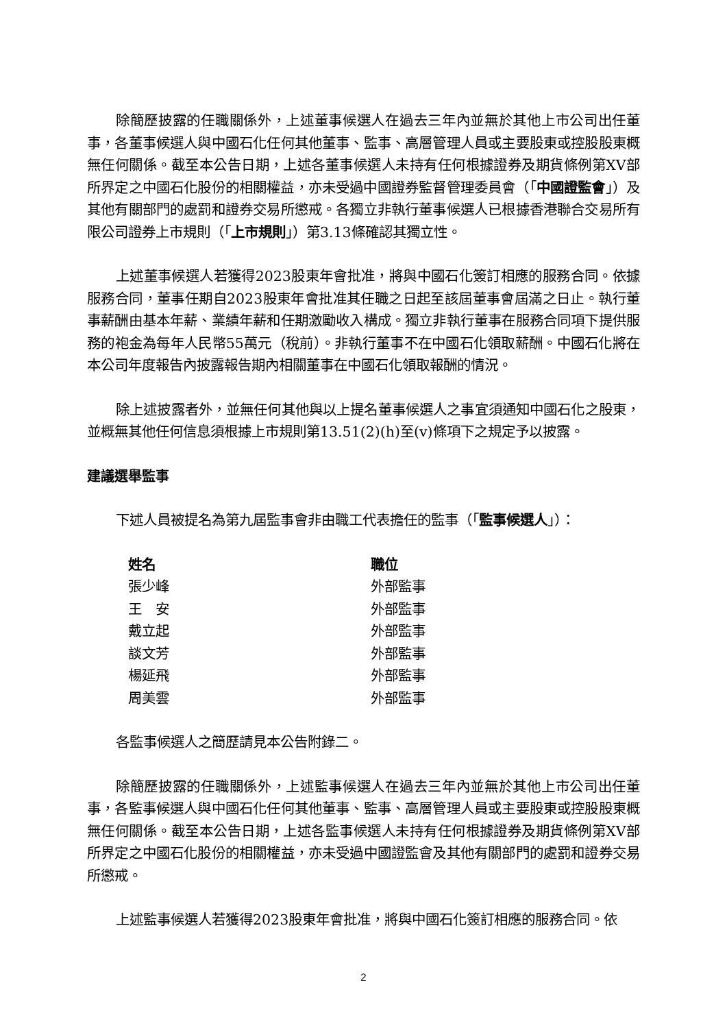除簡歷披露的任職關係外，上述董事候選人在過去三年內並無於其他上市公司出任董事，各董事候選人與中國石化任何其他董事、監事、高層管理人員或主要股東或控股股東概無任何關係。截至本公告日期，上述各董事候選人未持有任何根據證券及期貨條例第XV部所界定之中國石化股份的相關權益，亦未受過中國證券監督管理委員會（「中國證監會」）及其他有關部門的處罰和證券交易所懲戒。各獨立非執行董事候選人已根據香港聯合交易所有限公司證券上市規則（「上市規則」）第3.13條確認其獨立性。
上述董事候選人若獲得2023股東年會批准，將與中國石化簽訂相應的服務合同。依據服務合同，董事任期自2023股東年會批准其任職之日起至該屆董事會屆滿之日止。執行董事薪酬由基本年薪、業績年薪和任期激勵收入構成。獨立非執行董事在服務合同項下提供服務的袍金為每年人民幣55萬元（稅前）。非執行董事不在中國石化領取薪酬。中國石化將在本公司年度報告內披露報告期內相關董事在中國石化領取報酬的情況。
除上述披露者外，並無任何其他與以上提名董事候選人之事宜須通知中國石化之股東，並概無其他任何信息須根據上市規則第13.51(2)(h)至(v)條項下之規定予以披露。
建議選舉監事
下述人員被提名為第九屆監事會非由職工代表擔任的監事（「監事候選人」）：
| 姓名 | 職位 |
| --- | --- |
| 張少峰 | 外部監事 |
| 王 安 | 外部監事 |
| 戴立起 | 外部監事 |
| 談文芳 | 外部監事 |
| 楊延飛 | 外部監事 |
| 周美雲 | 外部監事 |
各監事候選人之簡歷請見本公告附錄二。
除簡歷披露的任職關係外，上述監事候選人在過去三年內並無於其他上市公司出任董事，各監事候選人與中國石化任何其他董事、監事、高層管理人員或主要股東或控股股東概無任何關係。截至本公告日期，上述各監事候選人未持有任何根據證券及期貨條例第XV部所界定之中國石化股份的相關權益，亦未受過中國證監會及其他有關部門的處罰和證券交易所懲戒。
上述監事候選人若獲得2023股東年會批准，將與中國石化簽訂相應的服務合同。依
2